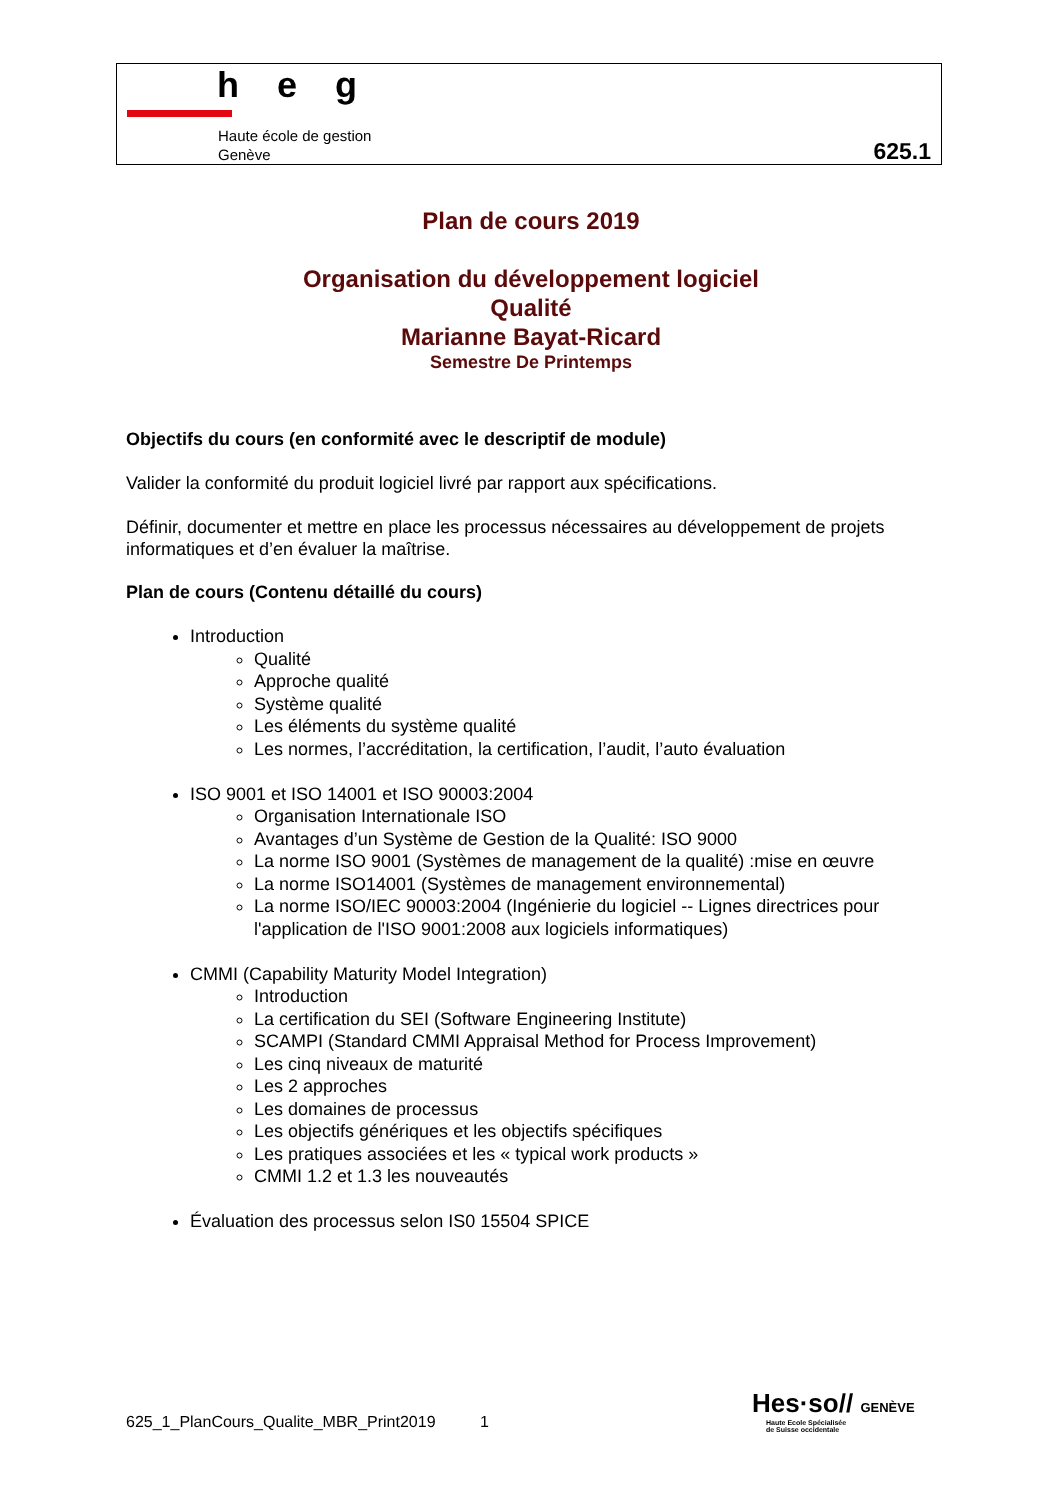heg
Haute école de gestion
Genève
625.1
Plan de cours 2019
Organisation du développement logiciel
Qualité
Marianne Bayat-Ricard
Semestre De Printemps
Objectifs du cours (en conformité avec le descriptif de module)
Valider la conformité du produit logiciel livré par rapport aux spécifications.
Définir, documenter et mettre en place les processus nécessaires au développement de projets informatiques et d’en évaluer la maîtrise.
Plan de cours (Contenu détaillé du cours)
Introduction
Qualité
Approche qualité
Système qualité
Les éléments du système qualité
Les normes, l’accréditation, la certification, l’audit, l’auto évaluation
ISO 9001 et ISO 14001 et ISO 90003:2004
Organisation Internationale ISO
Avantages d’un Système de Gestion de la Qualité: ISO 9000
La norme ISO 9001 (Systèmes de management de la qualité) :mise en œuvre
La norme ISO14001 (Systèmes de management environnemental)
La norme ISO/IEC 90003:2004 (Ingénierie du logiciel -- Lignes directrices pour l'application de l'ISO 9001:2008 aux logiciels informatiques)
CMMI (Capability Maturity Model Integration)
Introduction
La certification du SEI (Software Engineering Institute)
SCAMPI (Standard CMMI Appraisal Method for Process Improvement)
Les cinq niveaux de maturité
Les 2 approches
Les domaines de processus
Les objectifs génériques et les objectifs spécifiques
Les pratiques associées et les « typical work products »
CMMI 1.2 et 1.3 les nouveautés
Évaluation des processus selon IS0 15504 SPICE
625_1_PlanCours_Qualite_MBR_Print2019 1
Hes·so// GENÈVE
Haute Ecole Spécialisée
de Suisse occidentale